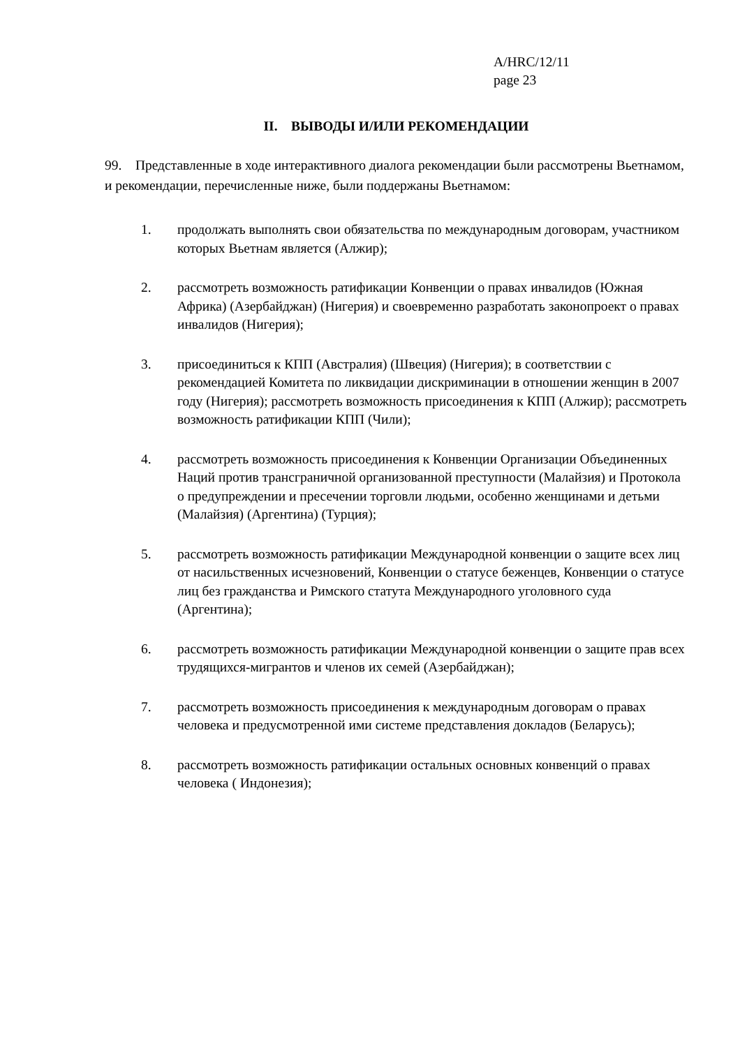A/HRC/12/11
page 23
II. ВЫВОДЫ И/ИЛИ РЕКОМЕНДАЦИИ
99. Представленные в ходе интерактивного диалога рекомендации были рассмотрены Вьетнамом, и рекомендации, перечисленные ниже, были поддержаны Вьетнамом:
1. продолжать выполнять свои обязательства по международным договорам, участником которых Вьетнам является (Алжир);
2. рассмотреть возможность ратификации Конвенции о правах инвалидов (Южная Африка) (Азербайджан) (Нигерия) и своевременно разработать законопроект о правах инвалидов (Нигерия);
3. присоединиться к КПП (Австралия) (Швеция) (Нигерия); в соответствии с рекомендацией Комитета по ликвидации дискриминации в отношении женщин в 2007 году (Нигерия); рассмотреть возможность присоединения к КПП (Алжир); рассмотреть возможность ратификации КПП (Чили);
4. рассмотреть возможность присоединения к Конвенции Организации Объединенных Наций против трансграничной организованной преступности (Малайзия) и Протокола о предупреждении и пресечении торговли людьми, особенно женщинами и детьми (Малайзия) (Аргентина) (Турция);
5. рассмотреть возможность ратификации Международной конвенции о защите всех лиц от насильственных исчезновений, Конвенции о статусе беженцев, Конвенции о статусе лиц без гражданства и Римского статута Международного уголовного суда (Аргентина);
6. рассмотреть возможность ратификации Международной конвенции о защите прав всех трудящихся-мигрантов и членов их семей (Азербайджан);
7. рассмотреть возможность присоединения к международным договорам о правах человека и предусмотренной ими системе представления докладов (Беларусь);
8. рассмотреть возможность ратификации остальных основных конвенций о правах человека ( Индонезия);